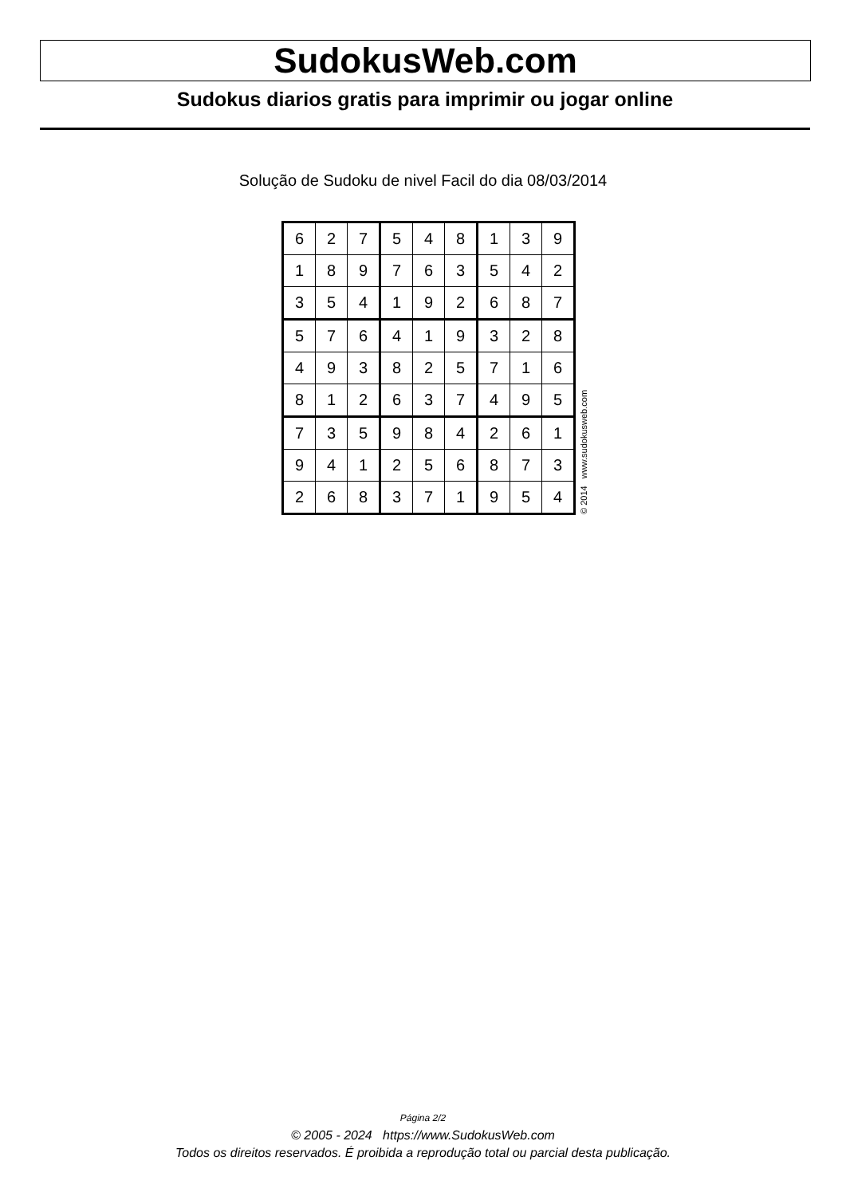SudokusWeb.com
Sudokus diarios gratis para imprimir ou jogar online
Solução de Sudoku de nivel Facil do dia 08/03/2014
| 6 | 2 | 7 | 5 | 4 | 8 | 1 | 3 | 9 |
| 1 | 8 | 9 | 7 | 6 | 3 | 5 | 4 | 2 |
| 3 | 5 | 4 | 1 | 9 | 2 | 6 | 8 | 7 |
| 5 | 7 | 6 | 4 | 1 | 9 | 3 | 2 | 8 |
| 4 | 9 | 3 | 8 | 2 | 5 | 7 | 1 | 6 |
| 8 | 1 | 2 | 6 | 3 | 7 | 4 | 9 | 5 |
| 7 | 3 | 5 | 9 | 8 | 4 | 2 | 6 | 1 |
| 9 | 4 | 1 | 2 | 5 | 6 | 8 | 7 | 3 |
| 2 | 6 | 8 | 3 | 7 | 1 | 9 | 5 | 4 |
© 2014 www.sudokusweb.com
Página 2/2
© 2005 - 2024 https://www.SudokusWeb.com
Todos os direitos reservados. É proibida a reprodução total ou parcial desta publicação.